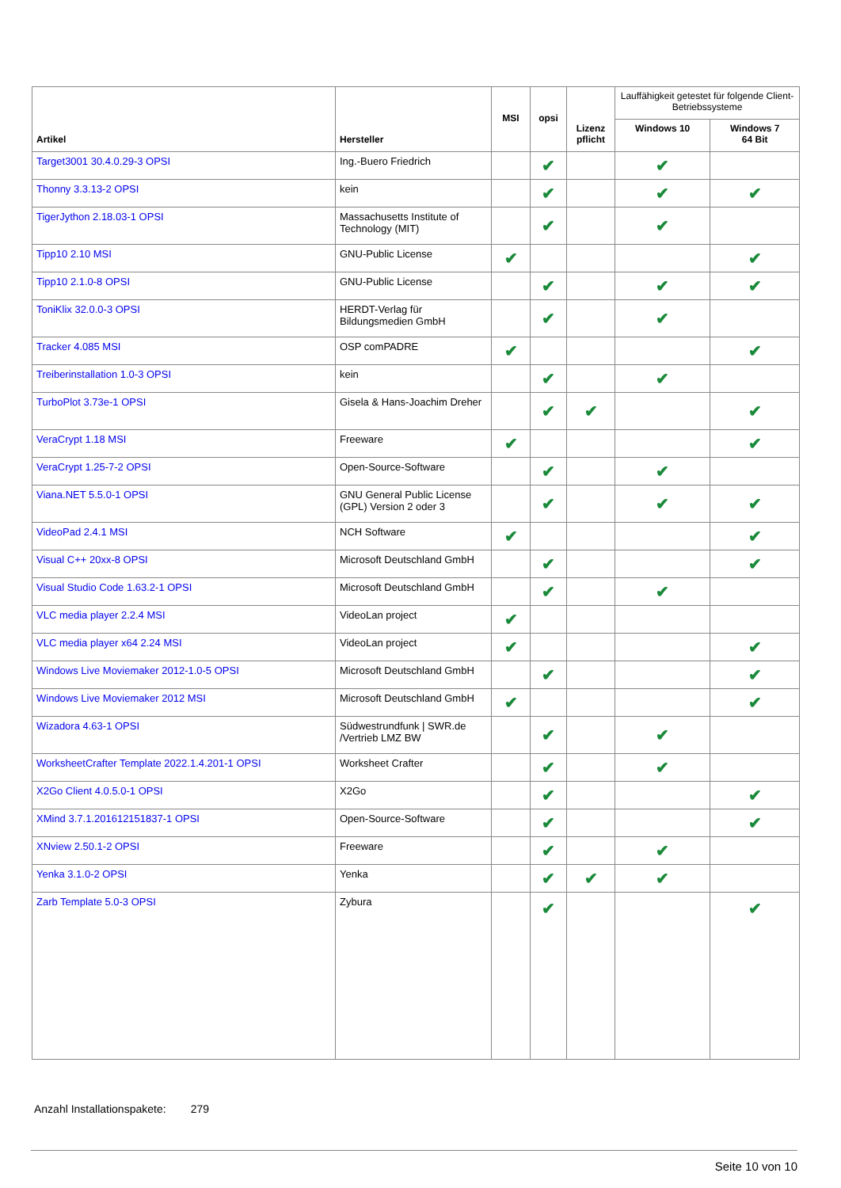| Artikel | Hersteller | MSI | opsi | Lizenz pflicht | Lauffähigkeit getestet für folgende Client-Betriebssysteme | |
| --- | --- | --- | --- | --- | --- | --- |
| | | | | | Windows 10 | Windows 7 64 Bit |
| Target3001 30.4.0.29-3 OPSI | Ing.-Buero Friedrich | | ✔ | | ✔ | |
| Thonny 3.3.13-2 OPSI | kein | | ✔ | | ✔ | ✔ |
| TigerJython 2.18.03-1 OPSI | Massachusetts Institute of Technology (MIT) | | ✔ | | ✔ | |
| Tipp10 2.10 MSI | GNU-Public License | ✔ | | | | ✔ |
| Tipp10 2.1.0-8 OPSI | GNU-Public License | | ✔ | | ✔ | ✔ |
| ToniKlix 32.0.0-3 OPSI | HERDT-Verlag für Bildungsmedien GmbH | | ✔ | | ✔ | |
| Tracker 4.085 MSI | OSP comPADRE | ✔ | | | | ✔ |
| Treiberinstallation 1.0-3 OPSI | kein | | ✔ | | ✔ | |
| TurboPlot 3.73e-1 OPSI | Gisela & Hans-Joachim Dreher | | ✔ | ✔ | | ✔ |
| VeraCrypt 1.18 MSI | Freeware | ✔ | | | | ✔ |
| VeraCrypt 1.25-7-2 OPSI | Open-Source-Software | | ✔ | | ✔ | |
| Viana.NET 5.5.0-1 OPSI | GNU General Public License (GPL) Version 2 oder 3 | | ✔ | | ✔ | ✔ |
| VideoPad 2.4.1 MSI | NCH Software | ✔ | | | | ✔ |
| Visual C++ 20xx-8 OPSI | Microsoft Deutschland GmbH | | ✔ | | | ✔ |
| Visual Studio Code 1.63.2-1 OPSI | Microsoft Deutschland GmbH | | ✔ | | ✔ | |
| VLC media player 2.2.4 MSI | VideoLan project | ✔ | | | | |
| VLC media player x64 2.24 MSI | VideoLan project | ✔ | | | | ✔ |
| Windows Live Moviemaker 2012-1.0-5 OPSI | Microsoft Deutschland GmbH | | ✔ | | | ✔ |
| Windows Live Moviemaker 2012 MSI | Microsoft Deutschland GmbH | ✔ | | | | ✔ |
| Wizadora 4.63-1 OPSI | Südwestrundfunk / SWR.de /Vertrieb LMZ BW | | ✔ | | ✔ | |
| WorksheetCrafter Template 2022.1.4.201-1 OPSI | Worksheet Crafter | | ✔ | | ✔ | |
| X2Go Client 4.0.5.0-1 OPSI | X2Go | | ✔ | | | ✔ |
| XMind 3.7.1.201612151837-1 OPSI | Open-Source-Software | | ✔ | | | ✔ |
| XNview 2.50.1-2 OPSI | Freeware | | ✔ | | ✔ | |
| Yenka 3.1.0-2 OPSI | Yenka | | ✔ | ✔ | ✔ | |
| Zarb Template 5.0-3 OPSI | Zybura | | ✔ | | | ✔ |
Anzahl Installationspakete: 279
Seite 10 von 10